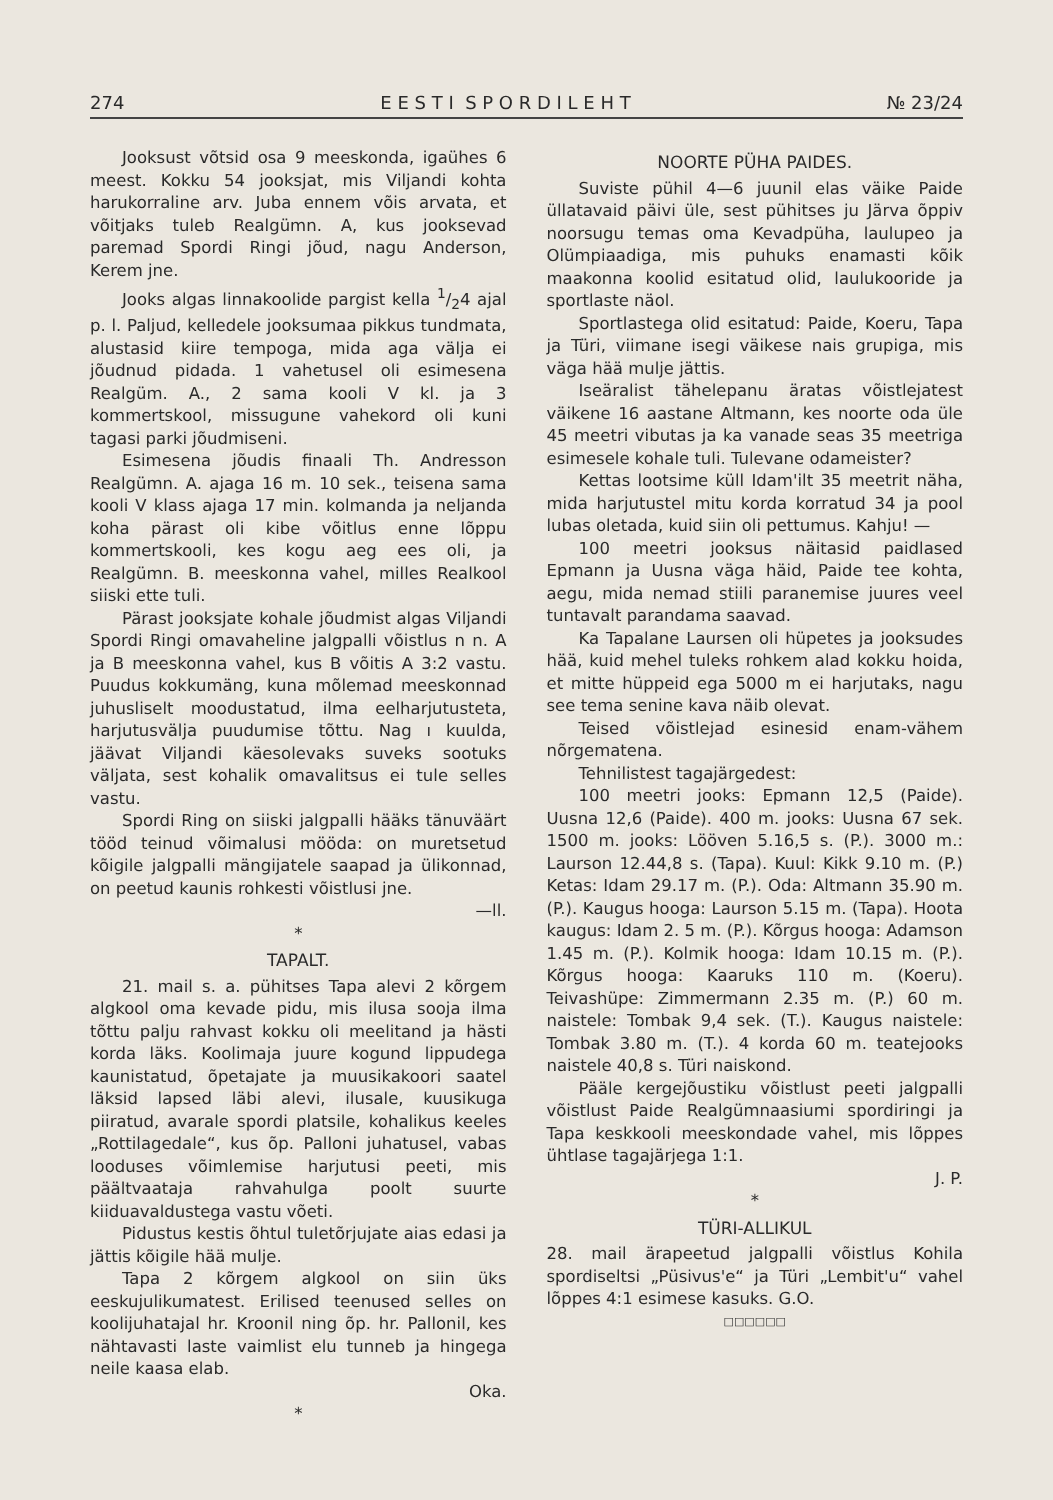274 E E S T I S P O R D I L E H T № 23/24
Jooksust võtsid osa 9 meeskonda, igaühes 6 meest. Kokku 54 jooksjat, mis Viljandi kohta harukorraline arv. Juba ennem võis arvata, et võitjaks tuleb Realgümn. A, kus jooksevad paremad Spordi Ringi jõud, nagu Anderson, Kerem jne.
Jooks algas linnakoolide pargist kella 1/24 ajal p. l. Paljud, kelledele jooksumaa pikkus tundmata, alustasid kiire tempoga, mida aga välja ei jõudnud pidada. 1 vahetusel oli esimesena Realgüm. A., 2 sama kooli V kl. ja 3 kommertskool, missugune vahekord oli kuni tagasi parki jõudmiseni.
Esimesena jõudis finaali Th. Andresson Realgümn. A. ajaga 16 m. 10 sek., teisena sama kooli V klass ajaga 17 min. kolmanda ja neljanda koha pärast oli kibe võitlus enne lõppu kommertskooli, kes kogu aeg ees oli, ja Realgümn. B. meeskonna vahel, milles Realkool siiski ette tuli.
Pärast jooksjate kohale jõudmist algas Viljandi Spordi Ringi omavaheline jalgpalli võistlus n n. A ja B meeskonna vahel, kus B võitis A 3:2 vastu. Puudus kokkumäng, kuna mõlemad meeskonnad juhusliselt moodustatud, ilma eelharjutusteta, harjutusvälja puudumise tõttu. Nag ı kuulda, jäävat Viljandi käesolevaks suveks sootuks väljata, sest kohalik omavalitsus ei tule selles vastu.
Spordi Ring on siiski jalgpalli hääks tänuväärt tööd teinud võimalusi mööda: on muretsetud kõigile jalgpalli mängijatele saapad ja ülikonnad, on peetud kaunis rohkesti võistlusi jne.
—ll.
*
TAPALT.
21. mail s. a. pühitses Tapa alevi 2 kõrgem algkool oma kevade pidu, mis ilusa sooja ilma tõttu palju rahvast kokku oli meelitand ja hästi korda läks. Koolimaja juure kogund lippudega kaunistatud, õpetajate ja muusikakoori saatel läksid lapsed läbi alevi, ilusale, kuusikuga piiratud, avarale spordi platsile, kohalikus keeles „Rottilagedale“, kus õp. Palloni juhatusel, vabas looduses võimlemise harjutusi peeti, mis päältvaataja rahvahulga poolt suurte kiiduavaldustega vastu võeti.
Pidustus kestis õhtul tuletõrjujate aias edasi ja jättis kõigile hää mulje.
Tapa 2 kõrgem algkool on siin üks eeskujulikumatest. Erilised teenused selles on koolijuhatajal hr. Kroonil ning õp. hr. Pallonil, kes nähtavasti laste vaimlist elu tunneb ja hingega neile kaasa elab.
Oka.
*
NOORTE PÜHA PAIDES.
Suviste pühil 4—6 juunil elas väike Paide üllatavaid päivi üle, sest pühitses ju Järva õppiv noorsugu temas oma Kevadpüha, laulupeo ja Olümpiaadiga, mis puhuks enamasti kõik maakonna koolid esitatud olid, laulukooride ja sportlaste näol.
Sportlastega olid esitatud: Paide, Koeru, Tapa ja Türi, viimane isegi väikese nais grupiga, mis väga hää mulje jättis.
Iseäralist tähelepanu äratas võistlejatest väikene 16 aastane Altmann, kes noorte oda üle 45 meetri vibutas ja ka vanade seas 35 meetriga esimesele kohale tuli. Tulevane odameister?
Kettas lootsime küll Idam'ilt 35 meetrit näha, mida harjutustel mitu korda korratud 34 ja pool lubas oletada, kuid siin oli pettumus. Kahju! —
100 meetri jooksus näitasid paidlased Epmann ja Uusna väga häid, Paide tee kohta, aegu, mida nemad stiili paranemise juures veel tuntavalt parandama saavad.
Ka Tapalane Laursen oli hüpetes ja jooksudes hää, kuid mehel tuleks rohkem alad kokku hoida, et mitte hüppeid ega 5000 m ei harjutaks, nagu see tema senine kava näib olevat.
Teised võistlejad esinesid enam-vähem nõrgematena.
Tehnilistest tagajärgedest:
100 meetri jooks: Epmann 12,5 (Paide). Uusna 12,6 (Paide). 400 m. jooks: Uusna 67 sek. 1500 m. jooks: Lööven 5.16,5 s. (P.). 3000 m.: Laurson 12.44,8 s. (Tapa). Kuul: Kikk 9.10 m. (P.) Ketas: Idam 29.17 m. (P.). Oda: Altmann 35.90 m. (P.). Kaugus hooga: Laurson 5.15 m. (Tapa). Hoota kaugus: Idam 2. 5 m. (P.). Kõrgus hooga: Adamson 1.45 m. (P.). Kolmik hooga: Idam 10.15 m. (P.). Kõrgus hooga: Kaaruks 110 m. (Koeru). Teivashüpe: Zimmermann 2.35 m. (P.) 60 m. naistele: Tombak 9,4 sek. (T.). Kaugus naistele: Tombak 3.80 m. (T.). 4 korda 60 m. teatejooks naistele 40,8 s. Türi naiskond.
Pääle kergejõustiku võistlust peeti jalgpalli võistlust Paide Realgümnaasiumi spordiringi ja Tapa keskkooli meeskondade vahel, mis lõppes ühtlase tagajärjega 1:1.
J. P.
*
TÜRI-ALLIKUL
28. mail ärapeetud jalgpalli võistlus Kohila spordiseltsi „Püsivus'e“ ja Türi „Lembit'u“ vahel lõppes 4:1 esimese kasuks. G.O.
□□□□□□